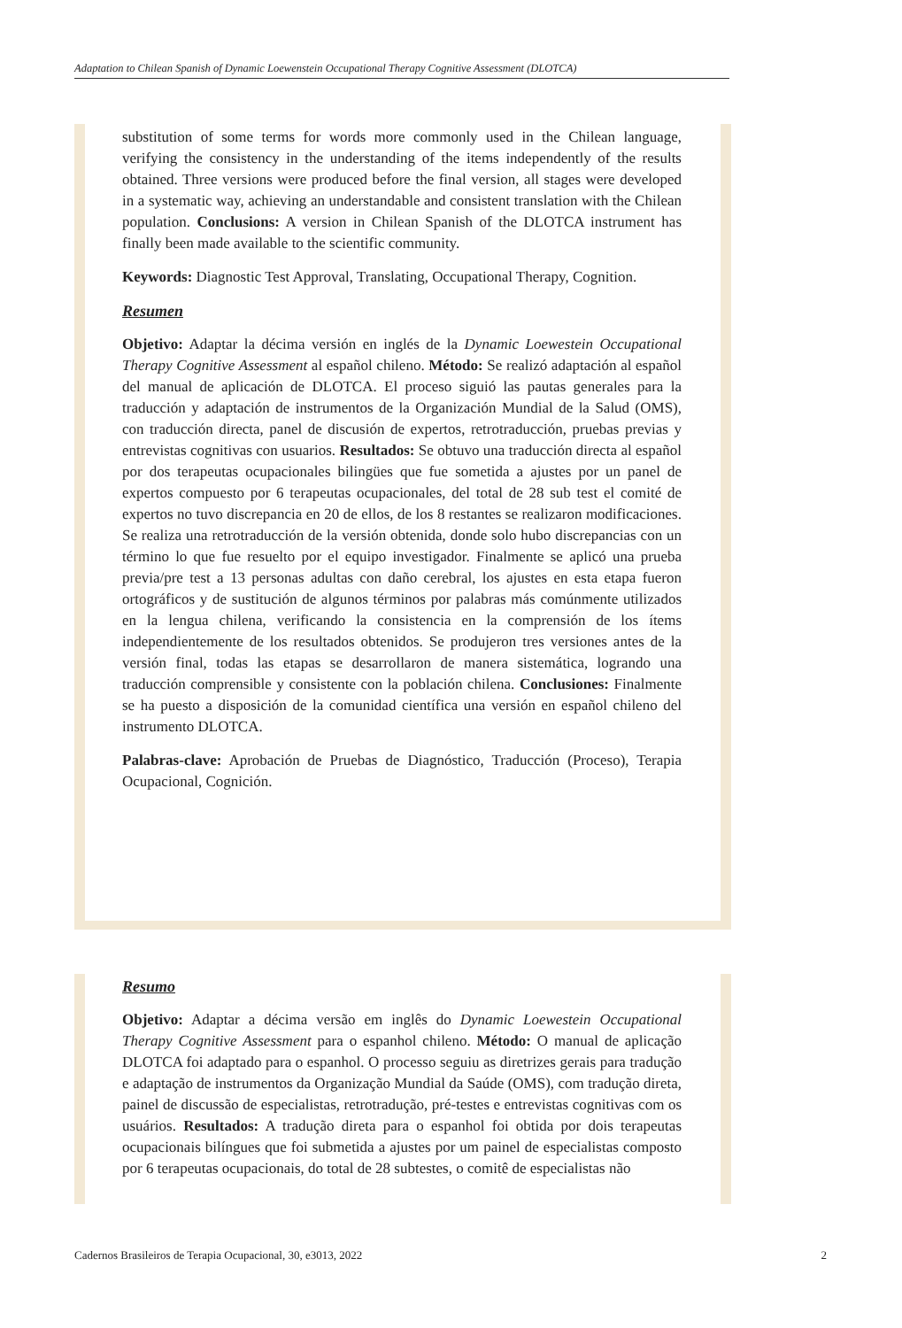Adaptation to Chilean Spanish of Dynamic Loewenstein Occupational Therapy Cognitive Assessment (DLOTCA)
substitution of some terms for words more commonly used in the Chilean language, verifying the consistency in the understanding of the items independently of the results obtained. Three versions were produced before the final version, all stages were developed in a systematic way, achieving an understandable and consistent translation with the Chilean population. Conclusions: A version in Chilean Spanish of the DLOTCA instrument has finally been made available to the scientific community.
Keywords: Diagnostic Test Approval, Translating, Occupational Therapy, Cognition.
Resumen
Objetivo: Adaptar la décima versión en inglés de la Dynamic Loewestein Occupational Therapy Cognitive Assessment al español chileno. Método: Se realizó adaptación al español del manual de aplicación de DLOTCA. El proceso siguió las pautas generales para la traducción y adaptación de instrumentos de la Organización Mundial de la Salud (OMS), con traducción directa, panel de discusión de expertos, retrotraducción, pruebas previas y entrevistas cognitivas con usuarios. Resultados: Se obtuvo una traducción directa al español por dos terapeutas ocupacionales bilingües que fue sometida a ajustes por un panel de expertos compuesto por 6 terapeutas ocupacionales, del total de 28 sub test el comité de expertos no tuvo discrepancia en 20 de ellos, de los 8 restantes se realizaron modificaciones. Se realiza una retrotraducción de la versión obtenida, donde solo hubo discrepancias con un término lo que fue resuelto por el equipo investigador. Finalmente se aplicó una prueba previa/pre test a 13 personas adultas con daño cerebral, los ajustes en esta etapa fueron ortográficos y de sustitución de algunos términos por palabras más comúnmente utilizados en la lengua chilena, verificando la consistencia en la comprensión de los ítems independientemente de los resultados obtenidos. Se produjeron tres versiones antes de la versión final, todas las etapas se desarrollaron de manera sistemática, logrando una traducción comprensible y consistente con la población chilena. Conclusiones: Finalmente se ha puesto a disposición de la comunidad científica una versión en español chileno del instrumento DLOTCA.
Palabras-clave: Aprobación de Pruebas de Diagnóstico, Traducción (Proceso), Terapia Ocupacional, Cognición.
Resumo
Objetivo: Adaptar a décima versão em inglês do Dynamic Loewestein Occupational Therapy Cognitive Assessment para o espanhol chileno. Método: O manual de aplicação DLOTCA foi adaptado para o espanhol. O processo seguiu as diretrizes gerais para tradução e adaptação de instrumentos da Organização Mundial da Saúde (OMS), com tradução direta, painel de discussão de especialistas, retrotradução, pré-testes e entrevistas cognitivas com os usuários. Resultados: A tradução direta para o espanhol foi obtida por dois terapeutas ocupacionais bilíngues que foi submetida a ajustes por um painel de especialistas composto por 6 terapeutas ocupacionais, do total de 28 subtestes, o comitê de especialistas não
Cadernos Brasileiros de Terapia Ocupacional, 30, e3013, 2022 2